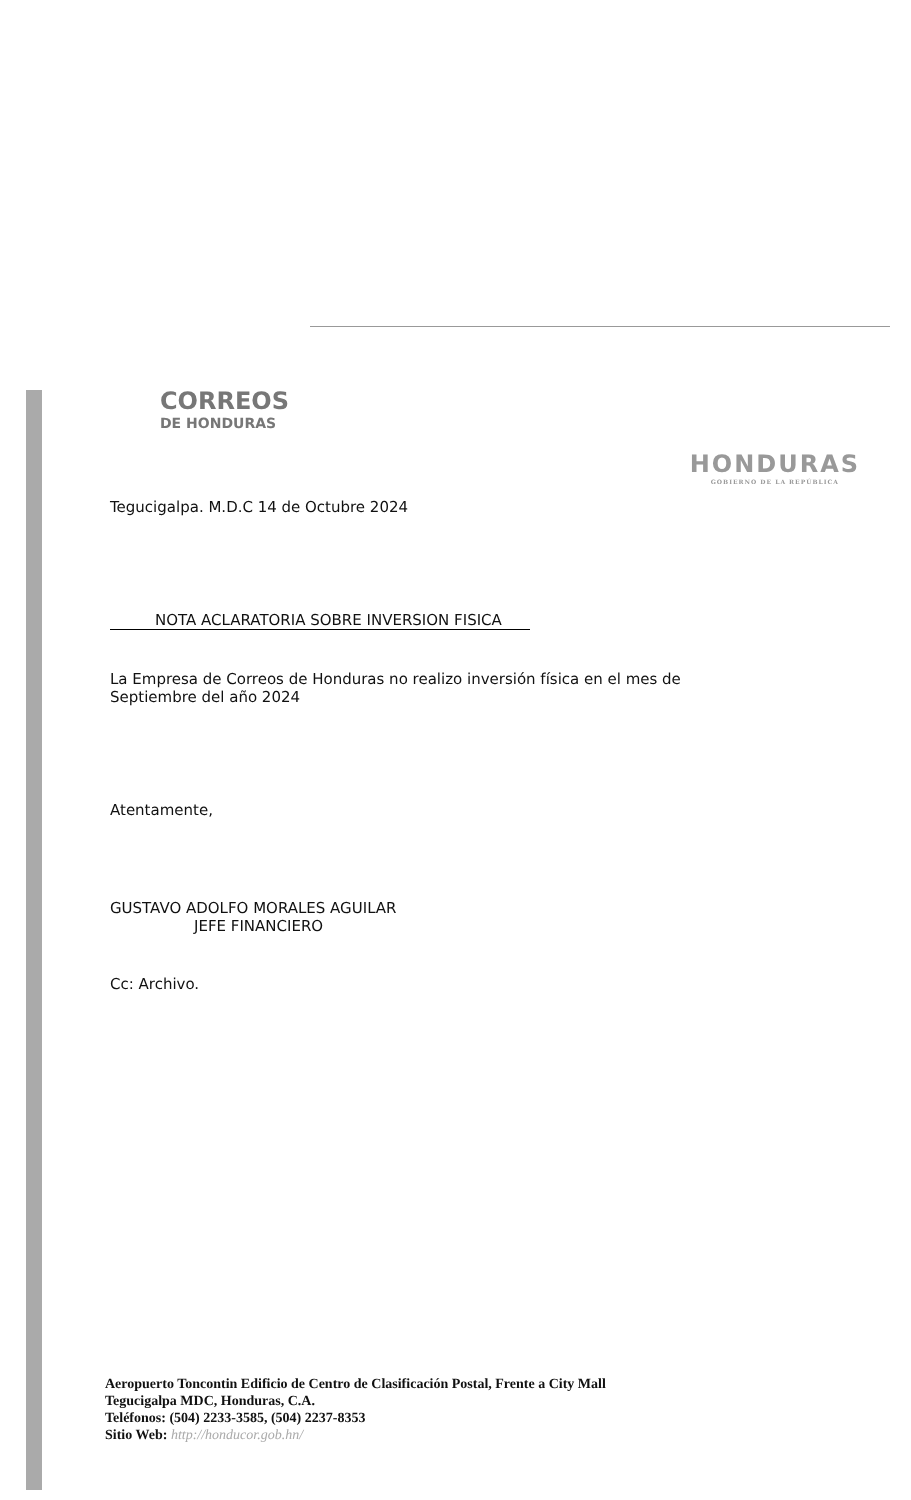CORREOS
DE HONDURAS
HONDURAS
GOBIERNO DE LA REPÚBLICA
Tegucigalpa. M.D.C 14 de Octubre 2024
NOTA ACLARATORIA SOBRE INVERSION FISICA
La Empresa de Correos de Honduras no realizo inversión física en el mes de Septiembre del año 2024
Atentamente,
GUSTAVO ADOLFO MORALES AGUILAR
JEFE FINANCIERO
Cc: Archivo.
Aeropuerto Toncontin Edificio de Centro de Clasificación Postal, Frente a City Mall
Tegucigalpa MDC, Honduras, C.A.
Teléfonos: (504) 2233-3585, (504) 2237-8353
Sitio Web: http://honducor.gob.hn/